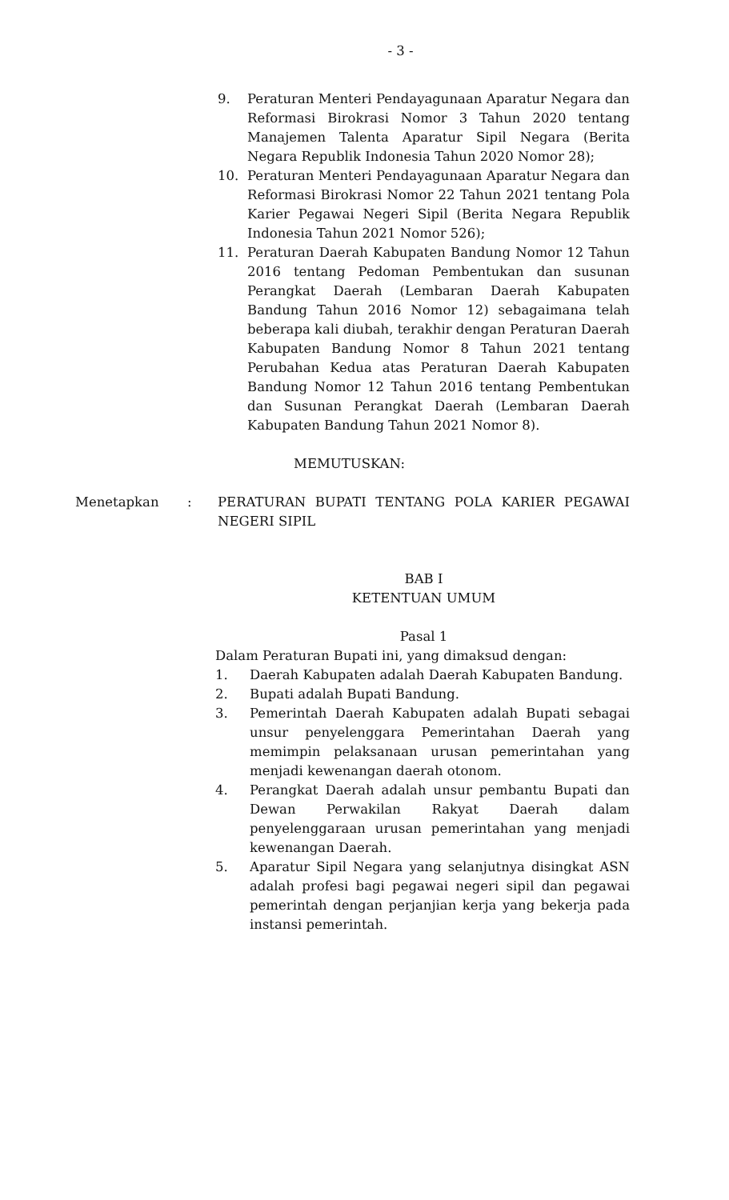- 3 -
9. Peraturan Menteri Pendayagunaan Aparatur Negara dan Reformasi Birokrasi Nomor 3 Tahun 2020 tentang Manajemen Talenta Aparatur Sipil Negara (Berita Negara Republik Indonesia Tahun 2020 Nomor 28);
10. Peraturan Menteri Pendayagunaan Aparatur Negara dan Reformasi Birokrasi Nomor 22 Tahun 2021 tentang Pola Karier Pegawai Negeri Sipil (Berita Negara Republik Indonesia Tahun 2021 Nomor 526);
11. Peraturan Daerah Kabupaten Bandung Nomor 12 Tahun 2016 tentang Pedoman Pembentukan dan susunan Perangkat Daerah (Lembaran Daerah Kabupaten Bandung Tahun 2016 Nomor 12) sebagaimana telah beberapa kali diubah, terakhir dengan Peraturan Daerah Kabupaten Bandung Nomor 8 Tahun 2021 tentang Perubahan Kedua atas Peraturan Daerah Kabupaten Bandung Nomor 12 Tahun 2016 tentang Pembentukan dan Susunan Perangkat Daerah (Lembaran Daerah Kabupaten Bandung Tahun 2021 Nomor 8).
MEMUTUSKAN:
Menetapkan : PERATURAN BUPATI TENTANG POLA KARIER PEGAWAI NEGERI SIPIL
BAB I
KETENTUAN UMUM
Pasal 1
Dalam Peraturan Bupati ini, yang dimaksud dengan:
1. Daerah Kabupaten adalah Daerah Kabupaten Bandung.
2. Bupati adalah Bupati Bandung.
3. Pemerintah Daerah Kabupaten adalah Bupati sebagai unsur penyelenggara Pemerintahan Daerah yang memimpin pelaksanaan urusan pemerintahan yang menjadi kewenangan daerah otonom.
4. Perangkat Daerah adalah unsur pembantu Bupati dan Dewan Perwakilan Rakyat Daerah dalam penyelenggaraan urusan pemerintahan yang menjadi kewenangan Daerah.
5. Aparatur Sipil Negara yang selanjutnya disingkat ASN adalah profesi bagi pegawai negeri sipil dan pegawai pemerintah dengan perjanjian kerja yang bekerja pada instansi pemerintah.